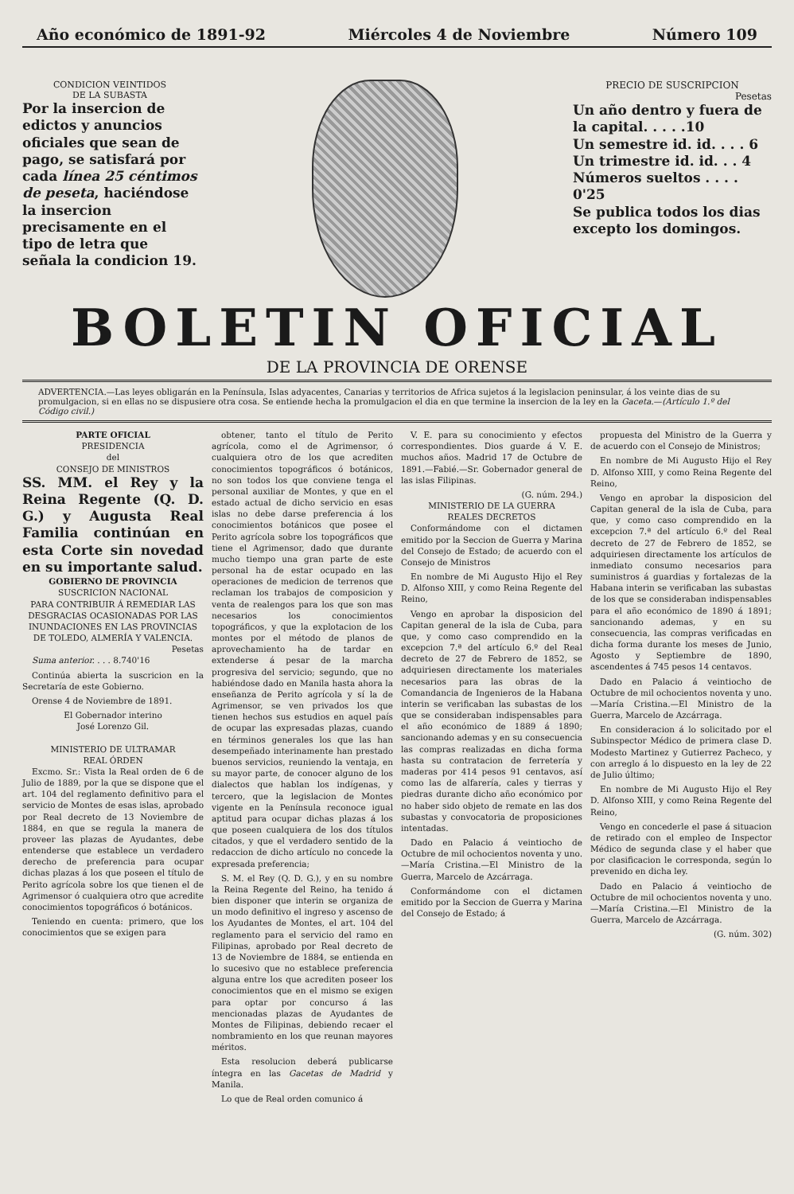Año económico de 1891-92 Miércoles 4 de Noviembre Número 109
CONDICION VEINTIDOS
DE LA SUBASTA
Por la insercion de edictos y anuncios oficiales que sean de pago, se satisfará por cada línea 25 céntimos de peseta, haciéndose la insercion precisamente en el tipo de letra que señala la condicion 19.
PRECIO DE SUSCRIPCION
Pesetas
Un año dentro y fuera de la capital. . . . .10
Un semestre id. id. . . . 6
Un trimestre id. id. . . 4
Números sueltos . . . . 0'25
Se publica todos los dias excepto los domingos.
BOLETIN OFICIAL
DE LA PROVINCIA DE ORENSE
ADVERTENCIA.—Las leyes obligarán en la Península, Islas adyacentes, Canarias y territorios de Africa sujetos á la legislacion peninsular, á los veinte dias de su promulgacion, si en ellas no se dispusiere otra cosa. Se entiende hecha la promulgacion el dia en que termine la insercion de la ley en la Gaceta.—(Artículo 1.º del Código civil.)
PARTE OFICIAL
PRESIDENCIA
del
CONSEJO DE MINISTROS
SS. MM. el Rey y la Reina Regente (Q. D. G.) y Augusta Real Familia continúan en esta Corte sin novedad en su importante salud.
GOBIERNO DE PROVINCIA
SUSCRICION NACIONAL
PARA CONTRIBUIR Á REMEDIAR LAS DESGRACIAS OCASIONADAS POR LAS INUNDACIONES EN LAS PROVINCIAS DE TOLEDO, ALMERÍA Y VALENCIA.
Pesetas
Suma anterior. . . . 8.740'16
Continúa abierta la suscricion en la Secretaría de este Gobierno.
Orense 4 de Noviembre de 1891.
El Gobernador interino
José Lorenzo Gil.
MINISTERIO DE ULTRAMAR
REAL ÓRDEN
Excmo. Sr.: Vista la Real orden de 6 de Julio de 1889, por la que se dispone que el art. 104 del reglamento definitivo para el servicio de Montes de esas islas, aprobado por Real decreto de 13 Noviembre de 1884, en que se regula la manera de proveer las plazas de Ayudantes, debe entenderse que establece un verdadero derecho de preferencia para ocupar dichas plazas á los que poseen el título de Perito agrícola sobre los que tienen el de Agrimensor ó cualquiera otro que acredite conocimientos topográficos ó botánicos.
Teniendo en cuenta: primero, que los conocimientos que se exigen para
obtener, tanto el título de Perito agrícola, como el de Agrimensor, ó cualquiera otro de los que acrediten conocimientos topográficos ó botánicos, no son todos los que conviene tenga el personal auxiliar de Montes, y que en el estado actual de dicho servicio en esas islas no debe darse preferencia á los conocimientos botánicos que posee el Perito agrícola sobre los topográficos que tiene el Agrimensor, dado que durante mucho tiempo una gran parte de este personal ha de estar ocupado en las operaciones de medicion de terrenos que reclaman los trabajos de composicion y venta de realengos para los que son mas necesarios los conocimientos topográficos, y que la explotacion de los montes por el método de planos de aprovechamiento ha de tardar en extenderse á pesar de la marcha progresiva del servicio; segundo, que no habiéndose dado en Manila hasta ahora la enseñanza de Perito agrícola y sí la de Agrimensor, se ven privados los que tienen hechos sus estudios en aquel país de ocupar las expresadas plazas, cuando en términos generales los que las han desempeñado interinamente han prestado buenos servicios, reuniendo la ventaja, en su mayor parte, de conocer alguno de los dialectos que hablan los indígenas, y tercero, que la legislacion de Montes vigente en la Península reconoce igual aptitud para ocupar dichas plazas á los que poseen cualquiera de los dos títulos citados, y que el verdadero sentido de la redaccion de dicho artículo no concede la expresada preferencia;
S. M. el Rey (Q. D. G.), y en su nombre la Reina Regente del Reino, ha tenido á bien disponer que interin se organiza de un modo definitivo el ingreso y ascenso de los Ayudantes de Montes, el art. 104 del reglamento para el servicio del ramo en Filipinas, aprobado por Real decreto de 13 de Noviembre de 1884, se entienda en lo sucesivo que no establece preferencia alguna entre los que acrediten poseer los conocimientos que en el mismo se exigen para optar por concurso á las mencionadas plazas de Ayudantes de Montes de Filipinas, debiendo recaer el nombramiento en los que reunan mayores méritos.
Esta resolucion deberá publicarse íntegra en las Gacetas de Madrid y Manila.
Lo que de Real orden comunico á
V. E. para su conocimiento y efectos correspondientes. Dios guarde á V. E. muchos años. Madrid 17 de Octubre de 1891.—Fabié.—Sr. Gobernador general de las islas Filipinas.
(G. núm. 294.)
MINISTERIO DE LA GUERRA
REALES DECRETOS
Conformándome con el dictamen emitido por la Seccion de Guerra y Marina del Consejo de Estado; de acuerdo con el Consejo de Ministros
En nombre de Mi Augusto Hijo el Rey D. Alfonso XIII, y como Reina Regente del Reino,
Vengo en aprobar la disposicion del Capitan general de la isla de Cuba, para que, y como caso comprendido en la excepcion 7.ª del artículo 6.º del Real decreto de 27 de Febrero de 1852, se adquiriesen directamente los materiales necesarios para las obras de la Comandancia de Ingenieros de la Habana interin se verificaban las subastas de los que se consideraban indispensables para el año económico de 1889 á 1890; sancionando ademas y en su consecuencia las compras realizadas en dicha forma hasta su contratacion de ferretería y maderas por 414 pesos 91 centavos, así como las de alfarería, cales y tierras y piedras durante dicho año económico por no haber sido objeto de remate en las dos subastas y convocatoria de proposiciones intentadas.
Dado en Palacio á veintiocho de Octubre de mil ochocientos noventa y uno.—María Cristina.—El Ministro de la Guerra, Marcelo de Azcárraga.
Conformándome con el dictamen emitido por la Seccion de Guerra y Marina del Consejo de Estado; á
propuesta del Ministro de la Guerra y de acuerdo con el Consejo de Ministros;
En nombre de Mi Augusto Hijo el Rey D. Alfonso XIII, y como Reina Regente del Reino,
Vengo en aprobar la disposicion del Capitan general de la isla de Cuba, para que, y como caso comprendido en la excepcion 7.ª del artículo 6.º del Real decreto de 27 de Febrero de 1852, se adquiriesen directamente los artículos de inmediato consumo necesarios para suministros á guardias y fortalezas de la Habana interin se verificaban las subastas de los que se consideraban indispensables para el año económico de 1890 á 1891; sancionando ademas, y en su consecuencia, las compras verificadas en dicha forma durante los meses de Junio, Agosto y Septiembre de 1890, ascendentes á 745 pesos 14 centavos.
Dado en Palacio á veintiocho de Octubre de mil ochocientos noventa y uno.—María Cristina.—El Ministro de la Guerra, Marcelo de Azcárraga.
En consideracion á lo solicitado por el Subinspector Médico de primera clase D. Modesto Martinez y Gutierrez Pacheco, y con arreglo á lo dispuesto en la ley de 22 de Julio último;
En nombre de Mi Augusto Hijo el Rey D. Alfonso XIII, y como Reina Regente del Reino,
Vengo en concederle el pase á situacion de retirado con el empleo de Inspector Médico de segunda clase y el haber que por clasificacion le corresponda, según lo prevenido en dicha ley.
Dado en Palacio á veintiocho de Octubre de mil ochocientos noventa y uno.—María Cristina.—El Ministro de la Guerra, Marcelo de Azcárraga.
(G. núm. 302)